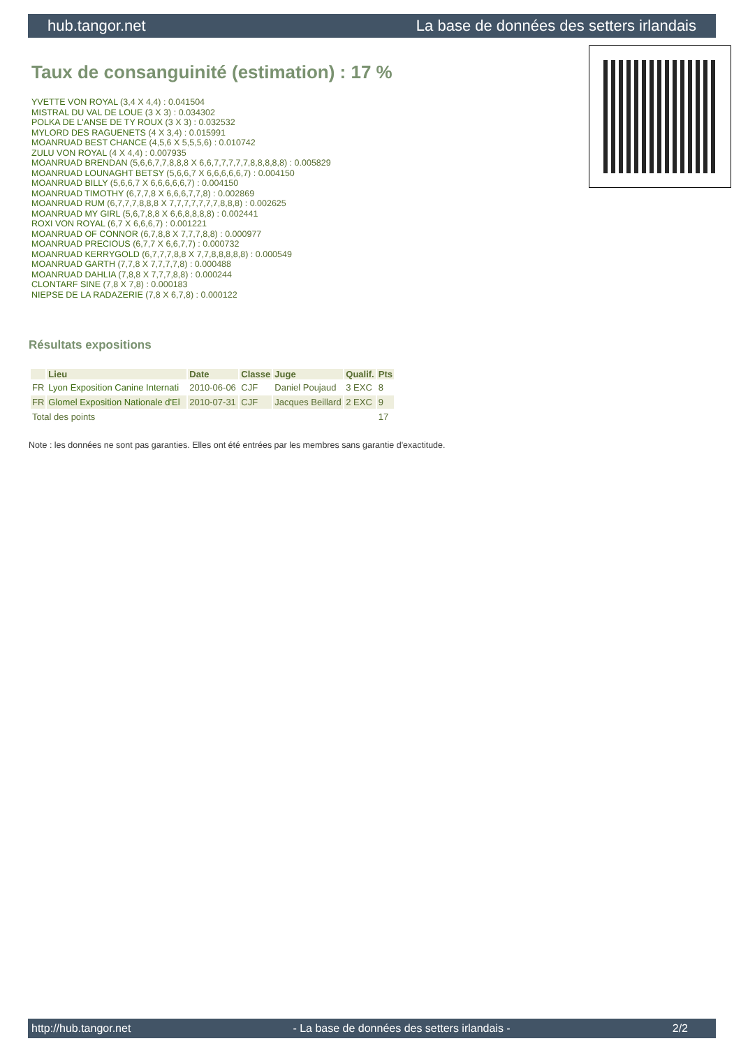hub.tangor.net La base de données des setters irlandais
Taux de consanguinité (estimation) : 17 %
YVETTE VON ROYAL (3,4 X 4,4) : 0.041504
MISTRAL DU VAL DE LOUE (3 X 3) : 0.034302
POLKA DE L'ANSE DE TY ROUX (3 X 3) : 0.032532
MYLORD DES RAGUENETS (4 X 3,4) : 0.015991
MOANRUAD BEST CHANCE (4,5,6 X 5,5,5,6) : 0.010742
ZULU VON ROYAL (4 X 4,4) : 0.007935
MOANRUAD BRENDAN (5,6,6,7,7,8,8,8 X 6,6,7,7,7,7,7,8,8,8,8,8) : 0.005829
MOANRUAD LOUNAGHT BETSY (5,6,6,7 X 6,6,6,6,6,7) : 0.004150
MOANRUAD BILLY (5,6,6,7 X 6,6,6,6,6,7) : 0.004150
MOANRUAD TIMOTHY (6,7,7,8 X 6,6,6,7,7,8) : 0.002869
MOANRUAD RUM (6,7,7,7,8,8,8 X 7,7,7,7,7,7,7,8,8,8) : 0.002625
MOANRUAD MY GIRL (5,6,7,8,8 X 6,6,8,8,8,8) : 0.002441
ROXI VON ROYAL (6,7 X 6,6,6,7) : 0.001221
MOANRUAD OF CONNOR (6,7,8,8 X 7,7,7,8,8) : 0.000977
MOANRUAD PRECIOUS (6,7,7 X 6,6,7,7) : 0.000732
MOANRUAD KERRYGOLD (6,7,7,7,8,8 X 7,7,8,8,8,8,8) : 0.000549
MOANRUAD GARTH (7,7,8 X 7,7,7,7,8) : 0.000488
MOANRUAD DAHLIA (7,8,8 X 7,7,7,8,8) : 0.000244
CLONTARF SINE (7,8 X 7,8) : 0.000183
NIEPSE DE LA RADAZERIE (7,8 X 6,7,8) : 0.000122
Résultats expositions
| | Lieu | Date | Classe | Juge | Qualif. | Pts |
| --- | --- | --- | --- | --- | --- | --- |
| FR | Lyon Exposition Canine Internati | 2010-06-06 | CJF | Daniel Poujaud | 3 EXC | 8 |
| FR | Glomel Exposition Nationale d'El | 2010-07-31 | CJF | Jacques Beillard | 2 EXC | 9 |
| Total des points | | | | | | 17 |
Note : les données ne sont pas garanties. Elles ont été entrées par les membres sans garantie d'exactitude.
http://hub.tangor.net - La base de données des setters irlandais - 2/2